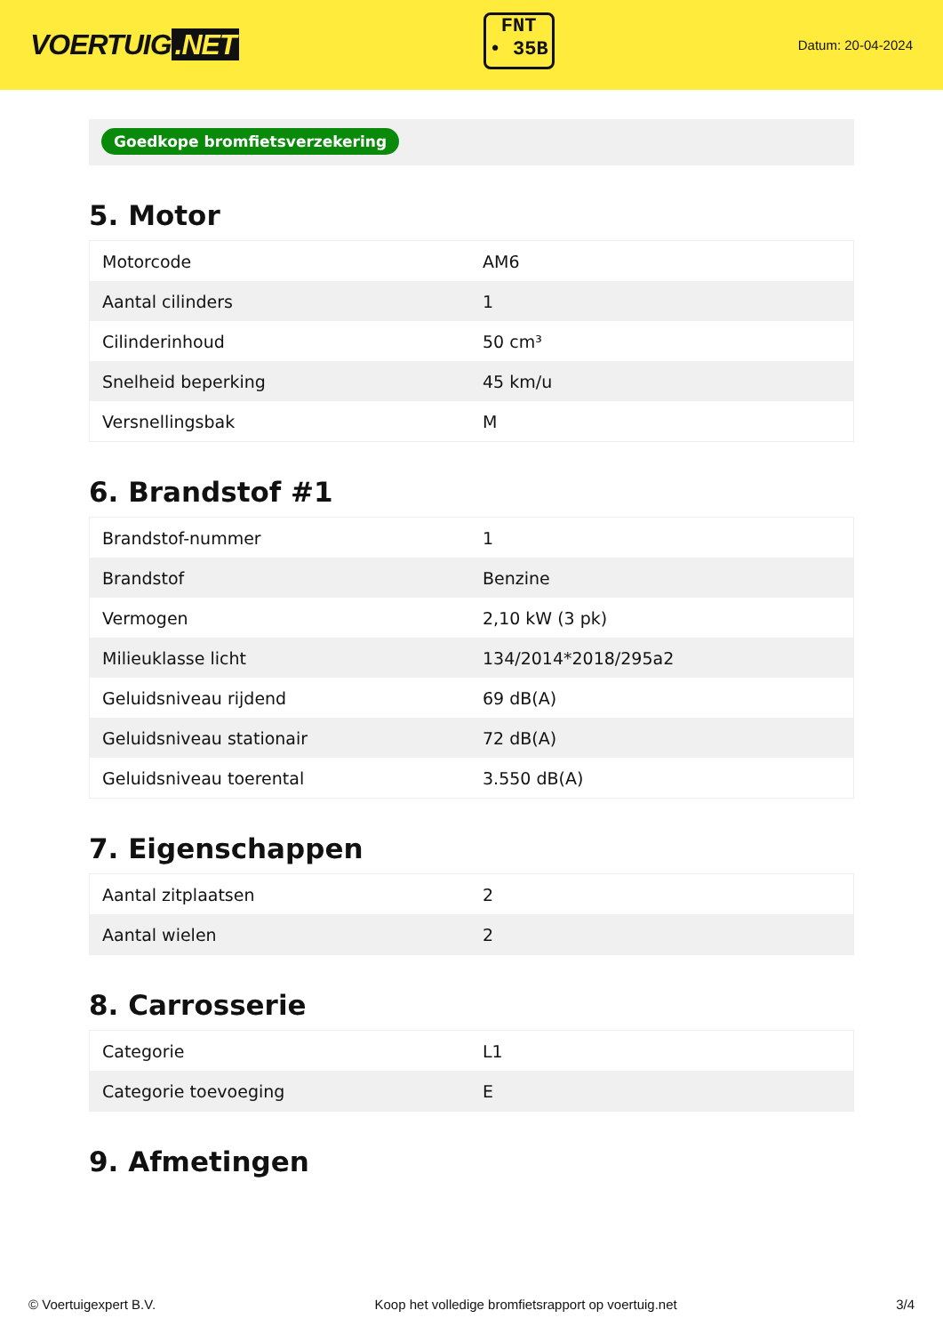VOERTUIG.NET
FNT
• 35B
Datum: 20-04-2024
Goedkope bromfietsverzekering
5. Motor
| Motorcode | AM6 |
| Aantal cilinders | 1 |
| Cilinderinhoud | 50 cm³ |
| Snelheid beperking | 45 km/u |
| Versnellingsbak | M |
6. Brandstof #1
| Brandstof-nummer | 1 |
| Brandstof | Benzine |
| Vermogen | 2,10 kW (3 pk) |
| Milieuklasse licht | 134/2014*2018/295a2 |
| Geluidsniveau rijdend | 69 dB(A) |
| Geluidsniveau stationair | 72 dB(A) |
| Geluidsniveau toerental | 3.550 dB(A) |
7. Eigenschappen
| Aantal zitplaatsen | 2 |
| Aantal wielen | 2 |
8. Carrosserie
| Categorie | L1 |
| Categorie toevoeging | E |
9. Afmetingen
© Voertuigexpert B.V. Koop het volledige bromfietsrapport op voertuig.net 3/4